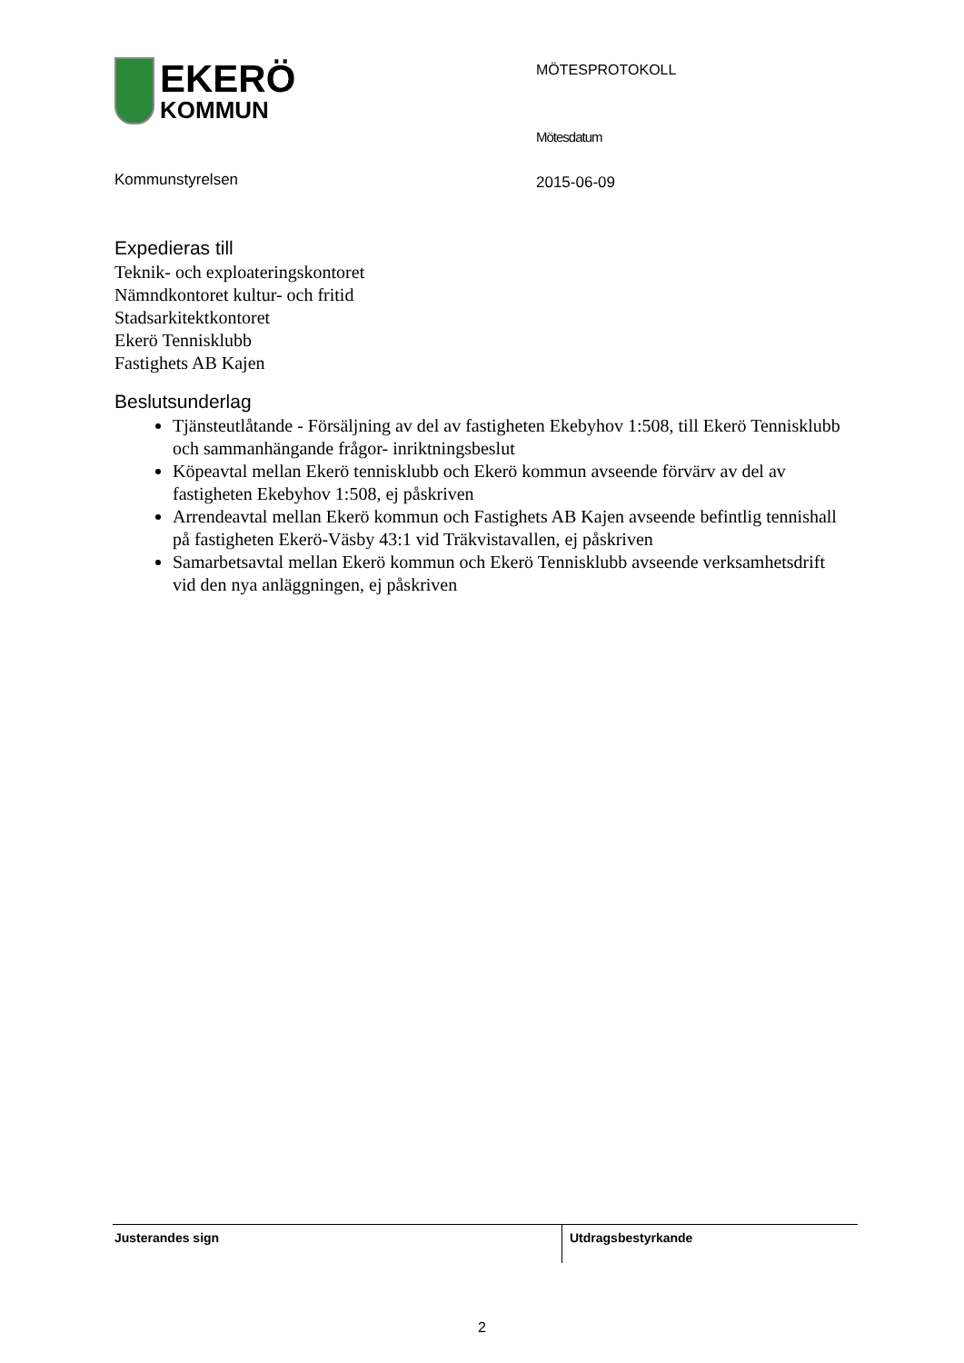EKERÖ
KOMMUN
Kommunstyrelsen
MÖTESPROTOKOLL
Mötesdatum
2015-06-09
Expedieras till
Teknik- och exploateringskontoret
Nämndkontoret kultur- och fritid
Stadsarkitektkontoret
Ekerö Tennisklubb
Fastighets AB Kajen
Beslutsunderlag
Tjänsteutlåtande - Försäljning av del av fastigheten Ekebyhov 1:508, till Ekerö Tennisklubb och sammanhängande frågor- inriktningsbeslut
Köpeavtal mellan Ekerö tennisklubb och Ekerö kommun avseende förvärv av del av fastigheten Ekebyhov 1:508, ej påskriven
Arrendeavtal mellan Ekerö kommun och Fastighets AB Kajen avseende befintlig tennishall på fastigheten Ekerö-Väsby 43:1 vid Träkvistavallen, ej påskriven
Samarbetsavtal mellan Ekerö kommun och Ekerö Tennisklubb avseende verksamhetsdrift vid den nya anläggningen, ej påskriven
Justerandes sign Utdragsbestyrkande
2